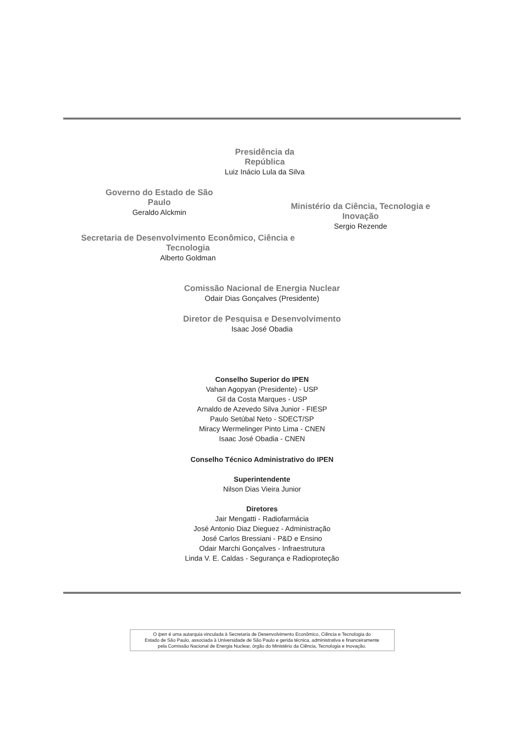Presidência da República
Luiz Inácio Lula da Silva
Governo do Estado de São Paulo
Geraldo Alckmin
Ministério da Ciência, Tecnologia e Inovação
Sergio Rezende
Secretaria de Desenvolvimento Econômico, Ciência e Tecnologia
Alberto Goldman
Comissão Nacional de Energia Nuclear
Odair Dias Gonçalves (Presidente)
Diretor de Pesquisa e Desenvolvimento
Isaac José Obadia
Conselho Superior do IPEN
Vahan Agopyan (Presidente) - USP
Gil da Costa Marques - USP
Arnaldo de Azevedo Silva Junior - FIESP
Paulo Setúbal Neto - SDECT/SP
Miracy Wermelinger Pinto Lima - CNEN
Isaac José Obadia - CNEN
Conselho Técnico Administrativo do IPEN
Superintendente
Nilson Dias Vieira Junior
Diretores
Jair Mengatti - Radiofarmácia
José Antonio Diaz Dieguez - Administração
José Carlos Bressiani - P&D e Ensino
Odair Marchi Gonçalves - Infraestrutura
Linda V. E. Caldas - Segurança e Radioproteção
O Ipen é uma autarquia vinculada à Secretaria de Desenvolvimento Econômico, Ciência e Tecnologia do
Estado de São Paulo, associada à Universidade de São Paulo e gerida técnica, administrativa e financeiramente
pela Comissão Nacional de Energia Nuclear, órgão do Ministério da Ciência, Tecnologia e Inovação.